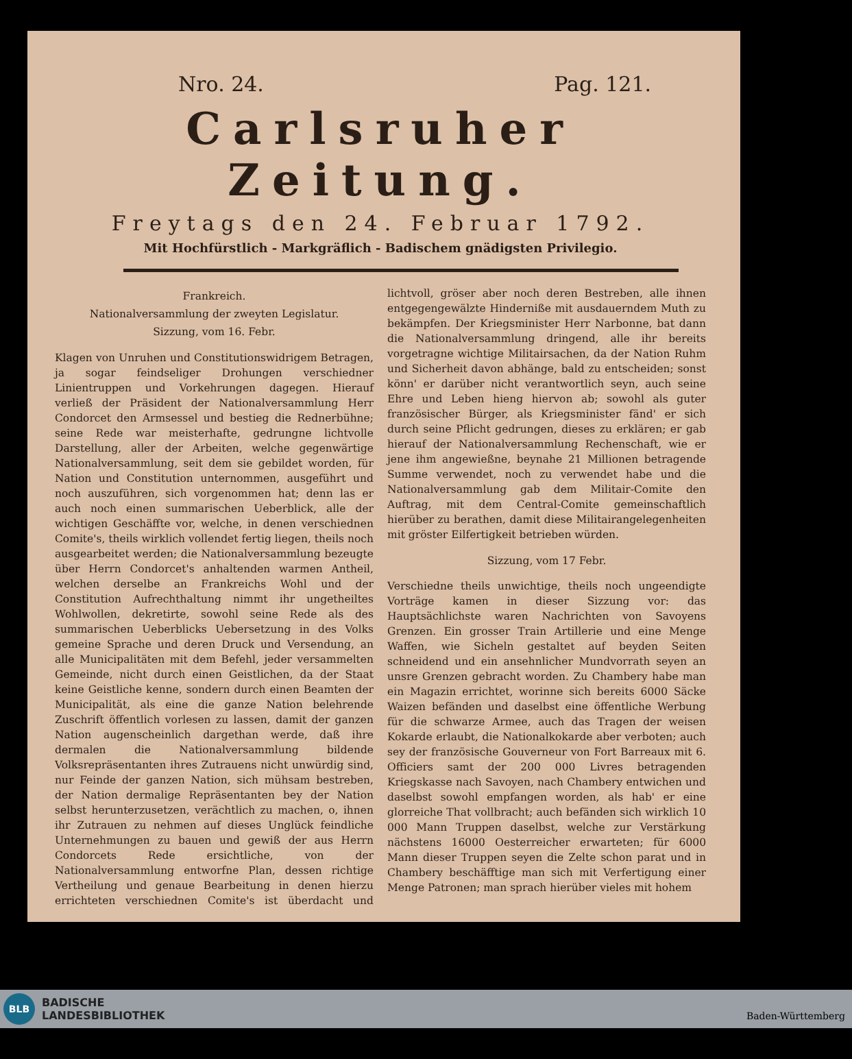Nro. 24. Pag. 121.
Carlsruher Zeitung.
Freytags den 24. Februar 1792.
Mit Hochfürstlich - Markgräflich - Badischem gnädigsten Privilegio.
Frankreich.
Nationalversammlung der zweyten Legislatur.
Sizzung, vom 16. Febr.
Klagen von Unruhen und Constitutionswidrigem Betragen, ja sogar feindseliger Drohungen verschiedner Linientruppen und Vorkehrungen dagegen. Hierauf verließ der Präsident der Nationalversammlung Herr Condorcet den Armsessel und bestieg die Rednerbühne; seine Rede war meisterhafte, gedrungne lichtvolle Darstellung, aller der Arbeiten, welche gegenwärtige Nationalversammlung, seit dem sie gebildet worden, für Nation und Constitution unternommen, ausgeführt und noch auszuführen, sich vorgenommen hat; denn las er auch noch einen summarischen Ueberblick, alle der wichtigen Geschäffte vor, welche, in denen verschiednen Comite's, theils wirklich vollendet fertig liegen, theils noch ausgearbeitet werden; die Nationalversammlung bezeugte über Herrn Condorcet's anhaltenden warmen Antheil, welchen derselbe an Frankreichs Wohl und der Constitution Aufrechthaltung nimmt ihr ungetheiltes Wohlwollen, dekretirte, sowohl seine Rede als des summarischen Ueberblicks Uebersetzung in des Volks gemeine Sprache und deren Druck und Versendung, an alle Municipalitäten mit dem Befehl, jeder versammelten Gemeinde, nicht durch einen Geistlichen, da der Staat keine Geistliche kenne, sondern durch einen Beamten der Municipalität, als eine die ganze Nation belehrende Zuschrift öffentlich vorlesen zu lassen, damit der ganzen Nation augenscheinlich dargethan werde, daß ihre dermalen die Nationalversammlung bildende Volksrepräsentanten ihres Zutrauens nicht unwürdig sind, nur Feinde der ganzen Nation, sich mühsam bestreben, der Nation dermalige Repräsentanten bey der Nation selbst herunterzusetzen, verächtlich zu machen, o, ihnen ihr Zutrauen zu nehmen auf dieses Unglück feindliche Unternehmungen zu bauen und gewiß der aus Herrn Condorcets Rede ersichtliche, von der Nationalversammlung entworfne Plan, dessen richtige Vertheilung und genaue Bearbeitung in denen hierzu errichteten verschiednen Comite's ist überdacht und lichtvoll, gröser aber noch deren Bestreben, alle ihnen entgegengewälzte Hinderniße mit ausdauerndem Muth zu bekämpfen. Der Kriegsminister Herr Narbonne, bat dann die Nationalversammlung dringend, alle ihr bereits vorgetragne wichtige Militairsachen, da der Nation Ruhm und Sicherheit davon abhänge, bald zu entscheiden; sonst könn' er darüber nicht verantwortlich seyn, auch seine Ehre und Leben hieng hiervon ab; sowohl als guter französischer Bürger, als Kriegsminister fänd' er sich durch seine Pflicht gedrungen, dieses zu erklären; er gab hierauf der Nationalversammlung Rechenschaft, wie er jene ihm angewießne, beynahe 21 Millionen betragende Summe verwendet, noch zu verwendet habe und die Nationalversammlung gab dem Militair-Comite den Auftrag, mit dem Central-Comite gemeinschaftlich hierüber zu berathen, damit diese Militairangelegenheiten mit gröster Eilfertigkeit betrieben würden.
Sizzung, vom 17 Febr.
Verschiedne theils unwichtige, theils noch ungeendigte Vorträge kamen in dieser Sizzung vor: das Hauptsächlichste waren Nachrichten von Savoyens Grenzen. Ein grosser Train Artillerie und eine Menge Waffen, wie Sicheln gestaltet auf beyden Seiten schneidend und ein ansehnlicher Mundvorrath seyen an unsre Grenzen gebracht worden. Zu Chambery habe man ein Magazin errichtet, worinne sich bereits 6000 Säcke Waizen befänden und daselbst eine öffentliche Werbung für die schwarze Armee, auch das Tragen der weisen Kokarde erlaubt, die Nationalkokarde aber verboten; auch sey der französische Gouverneur von Fort Barreaux mit 6. Officiers samt der 200 000 Livres betragenden Kriegskasse nach Savoyen, nach Chambery entwichen und daselbst sowohl empfangen worden, als hab' er eine glorreiche That vollbracht; auch befänden sich wirklich 10 000 Mann Truppen daselbst, welche zur Verstärkung nächstens 16000 Oesterreicher erwarteten; für 6000 Mann dieser Truppen seyen die Zelte schon parat und in Chambery beschäfftige man sich mit Verfertigung einer Menge Patronen; man sprach hierüber vieles mit hohem
BLB
BADISCHE
LANDESBIBLIOTHEK
Baden-Württemberg